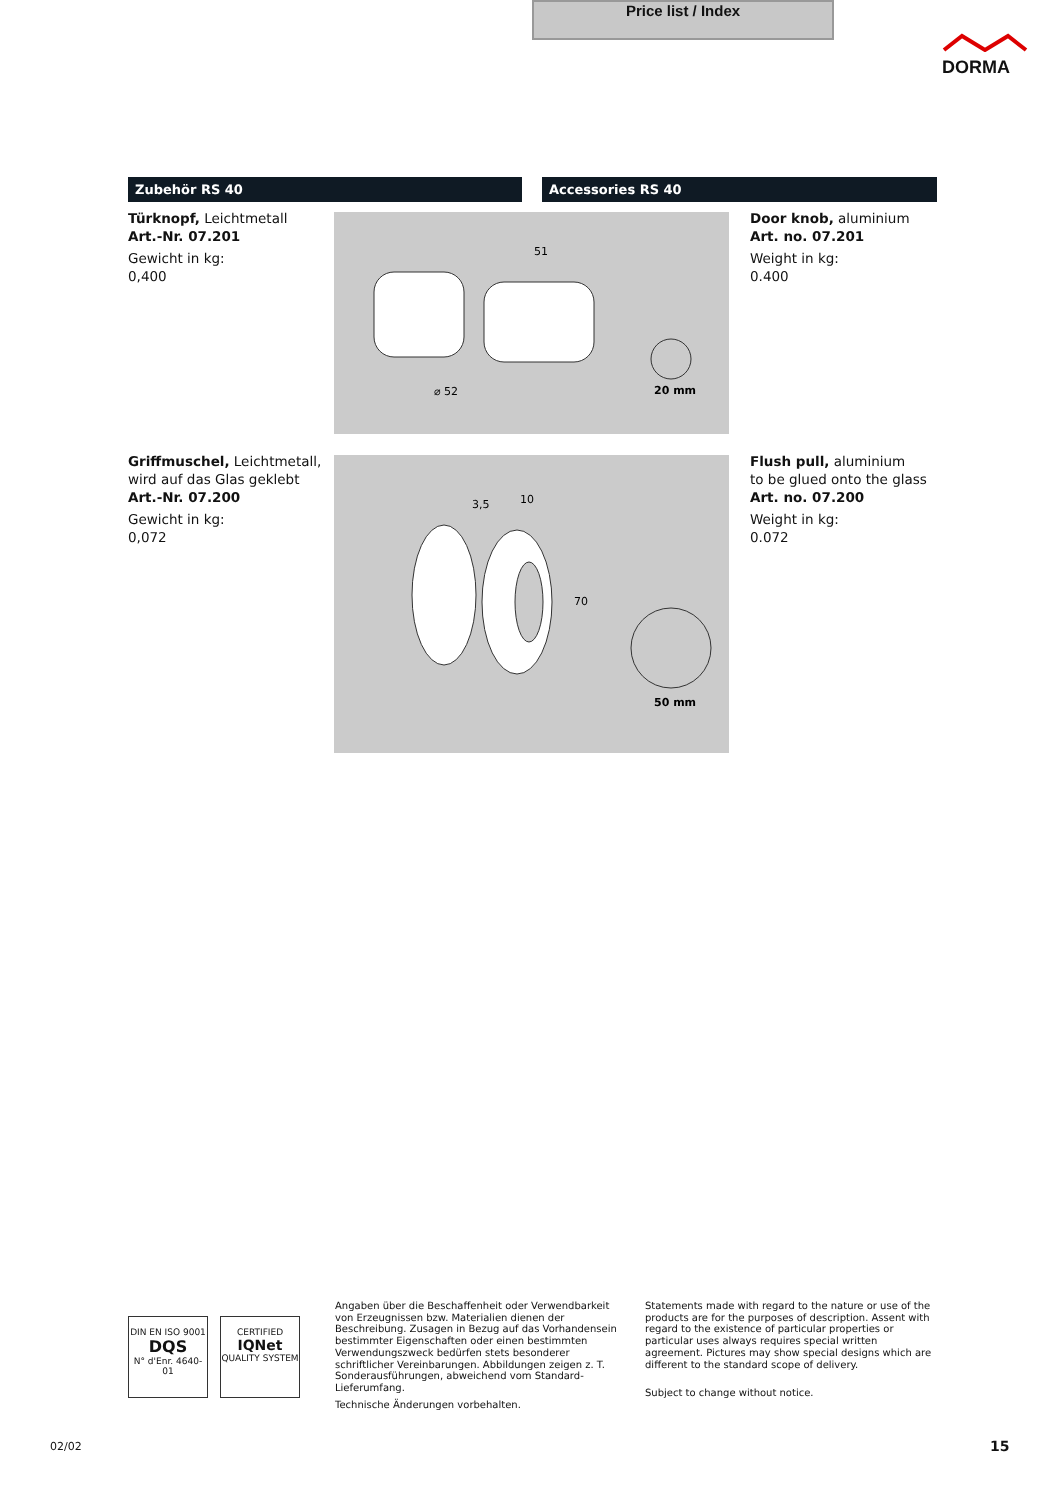Price list / Index
DORMA
Zubehör RS 40 Accessories RS 40
Türknopf, Leichtmetall
Art.-Nr. 07.201
Gewicht in kg:
0,400
51
20 mm
⌀ 52
Door knob, aluminium
Art. no. 07.201
Weight in kg:
0.400
Griffmuschel, Leichtmetall,
wird auf das Glas geklebt
Art.-Nr. 07.200
Gewicht in kg:
0,072
3,5
10
70
50 mm
Flush pull, aluminium
to be glued onto the glass
Art. no. 07.200
Weight in kg:
0.072
DIN EN ISO 9001
DQS
N° d'Enr. 4640-01
CERTIFIED
IQNet
QUALITY SYSTEM
Angaben über die Beschaffenheit oder Verwendbarkeit von Erzeugnissen bzw. Materialien dienen der Beschreibung. Zusagen in Bezug auf das Vorhandensein bestimmter Eigenschaften oder einen bestimmten Verwendungszweck bedürfen stets besonderer schriftlicher Vereinbarungen. Abbildungen zeigen z. T. Sonderausführungen, abweichend vom Standard-Lieferumfang.
Technische Änderungen vorbehalten.
Statements made with regard to the nature or use of the products are for the purposes of description. Assent with regard to the existence of particular properties or particular uses always requires special written agreement. Pictures may show special designs which are different to the standard scope of delivery.
Subject to change without notice.
02/02 15